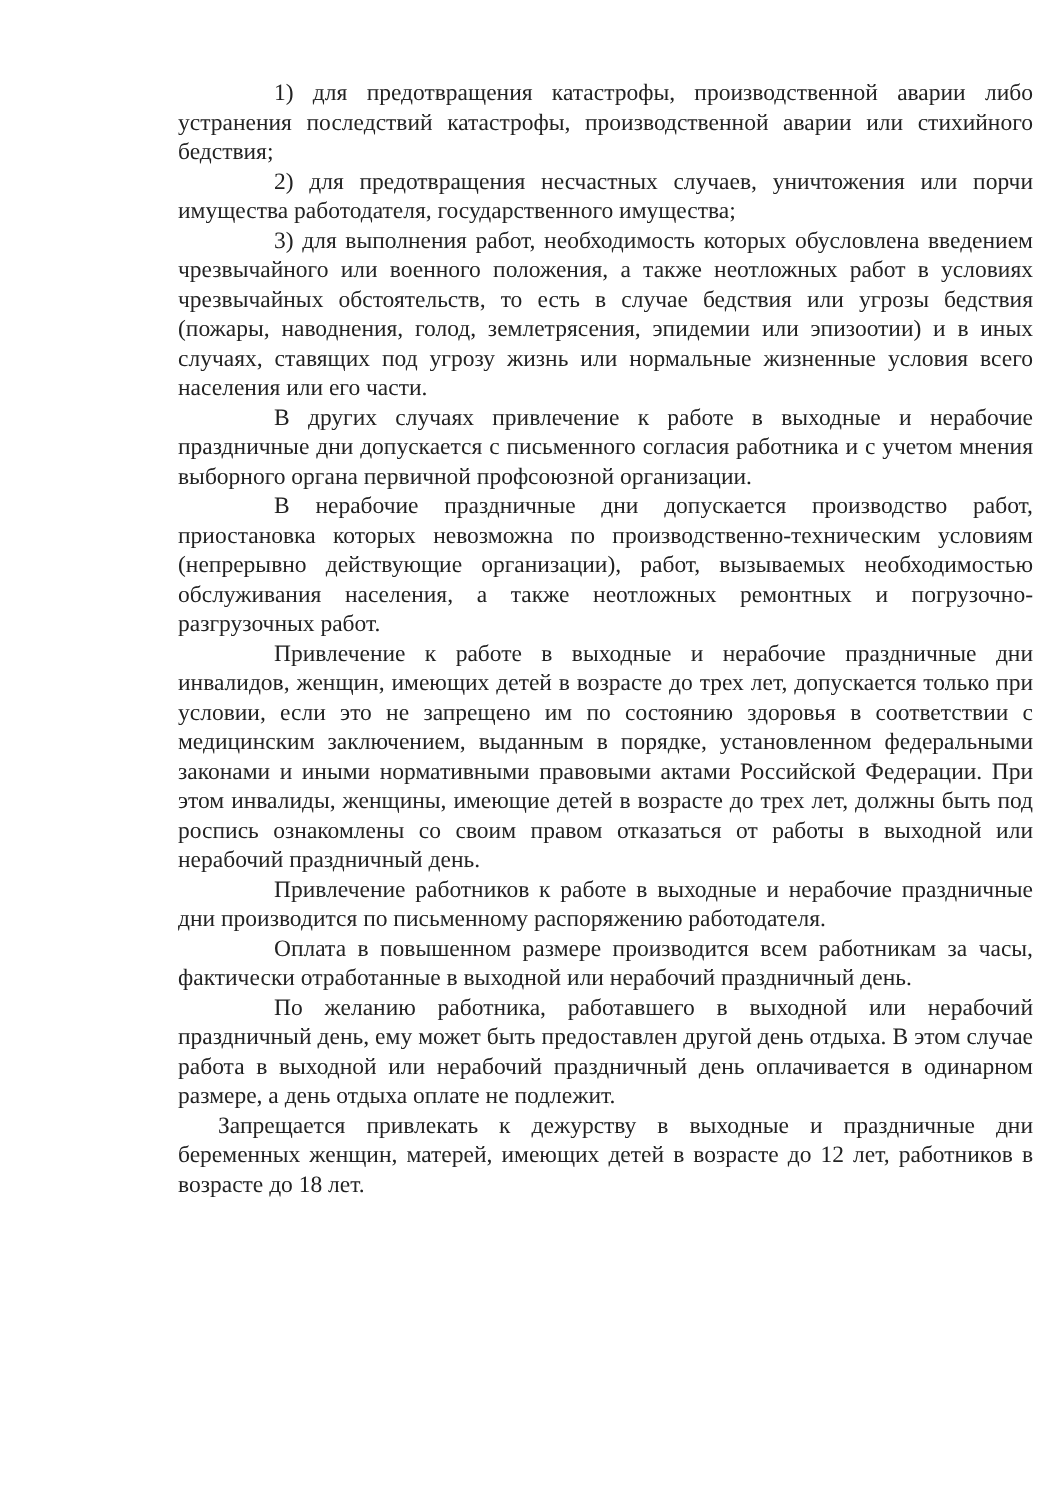1) для предотвращения катастрофы, производственной аварии либо устранения последствий катастрофы, производственной аварии или стихийного бедствия;
2) для предотвращения несчастных случаев, уничтожения или порчи имущества работодателя, государственного имущества;
3) для выполнения работ, необходимость которых обусловлена введением чрезвычайного или военного положения, а также неотложных работ в условиях чрезвычайных обстоятельств, то есть в случае бедствия или угрозы бедствия (пожары, наводнения, голод, землетрясения, эпидемии или эпизоотии) и в иных случаях, ставящих под угрозу жизнь или нормальные жизненные условия всего населения или его части.
В других случаях привлечение к работе в выходные и нерабочие праздничные дни допускается с письменного согласия работника и с учетом мнения выборного органа первичной профсоюзной организации.
В нерабочие праздничные дни допускается производство работ, приостановка которых невозможна по производственно-техническим условиям (непрерывно действующие организации), работ, вызываемых необходимостью обслуживания населения, а также неотложных ремонтных и погрузочно-разгрузочных работ.
Привлечение к работе в выходные и нерабочие праздничные дни инвалидов, женщин, имеющих детей в возрасте до трех лет, допускается только при условии, если это не запрещено им по состоянию здоровья в соответствии с медицинским заключением, выданным в порядке, установленном федеральными законами и иными нормативными правовыми актами Российской Федерации. При этом инвалиды, женщины, имеющие детей в возрасте до трех лет, должны быть под роспись ознакомлены со своим правом отказаться от работы в выходной или нерабочий праздничный день.
Привлечение работников к работе в выходные и нерабочие праздничные дни производится по письменному распоряжению работодателя.
Оплата в повышенном размере производится всем работникам за часы, фактически отработанные в выходной или нерабочий праздничный день.
По желанию работника, работавшего в выходной или нерабочий праздничный день, ему может быть предоставлен другой день отдыха. В этом случае работа в выходной или нерабочий праздничный день оплачивается в одинарном размере, а день отдыха оплате не подлежит.
Запрещается привлекать к дежурству в выходные и праздничные дни беременных женщин, матерей, имеющих детей в возрасте до 12 лет, работников в возрасте до 18 лет.